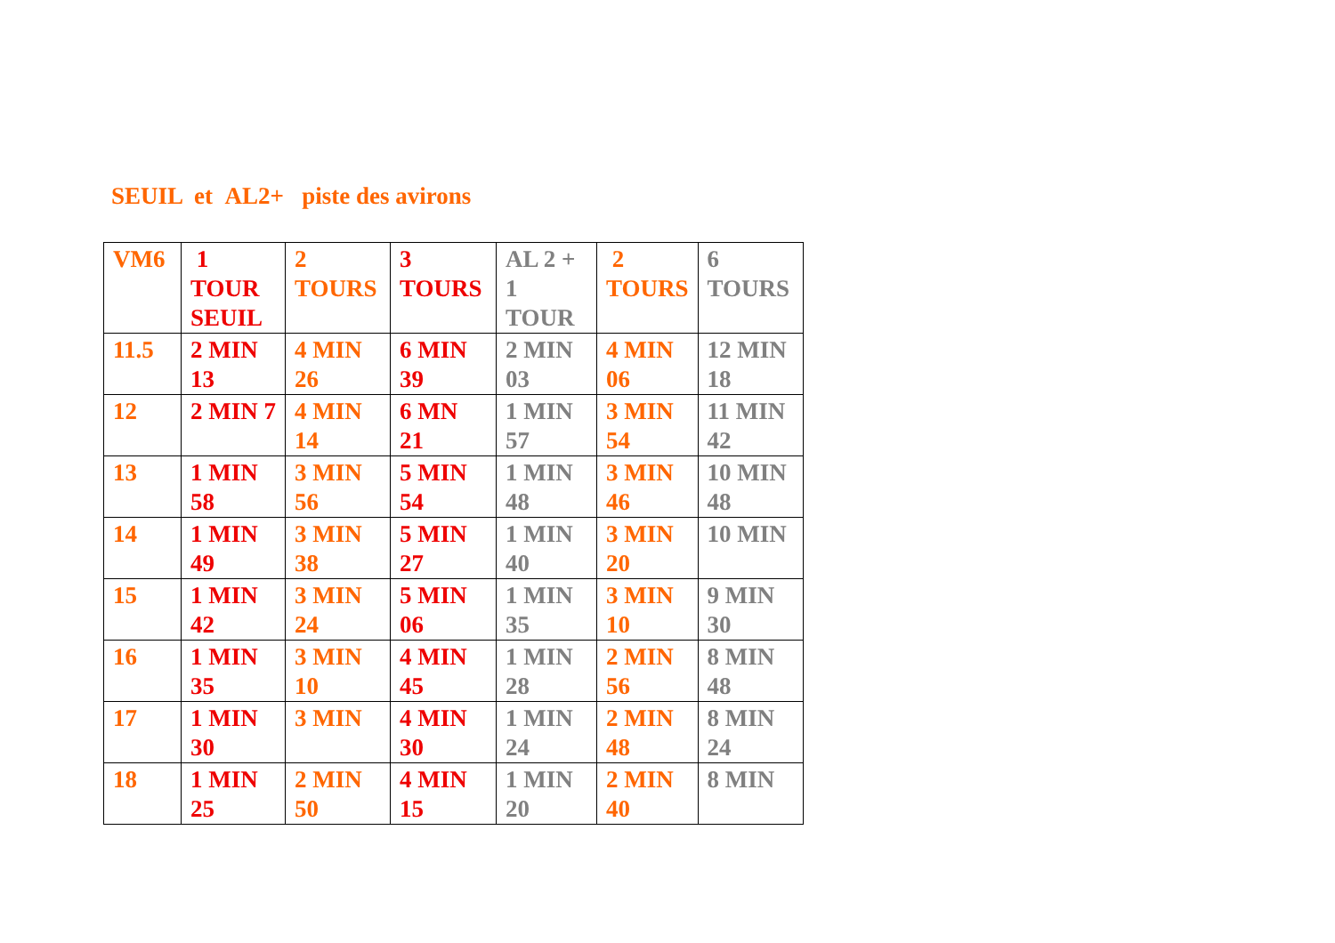SEUIL et AL2+ piste des avirons
| VM6 | 1 TOUR SEUIL | 2 TOURS | 3 TOURS | AL 2 + 1 TOUR | 2 TOURS | 6 TOURS |
| 11.5 | 2 MIN 13 | 4 MIN 26 | 6 MIN 39 | 2 MIN 03 | 4 MIN 06 | 12 MIN 18 |
| 12 | 2 MIN 7 | 4 MIN 14 | 6 MN 21 | 1 MIN 57 | 3 MIN 54 | 11 MIN 42 |
| 13 | 1 MIN 58 | 3 MIN 56 | 5 MIN 54 | 1 MIN 48 | 3 MIN 46 | 10 MIN 48 |
| 14 | 1 MIN 49 | 3 MIN 38 | 5 MIN 27 | 1 MIN 40 | 3 MIN 20 | 10 MIN |
| 15 | 1 MIN 42 | 3 MIN 24 | 5 MIN 06 | 1 MIN 35 | 3 MIN 10 | 9 MIN 30 |
| 16 | 1 MIN 35 | 3 MIN 10 | 4 MIN 45 | 1 MIN 28 | 2 MIN 56 | 8 MIN 48 |
| 17 | 1 MIN 30 | 3 MIN | 4 MIN 30 | 1 MIN 24 | 2 MIN 48 | 8 MIN 24 |
| 18 | 1 MIN 25 | 2 MIN 50 | 4 MIN 15 | 1 MIN 20 | 2 MIN 40 | 8 MIN |